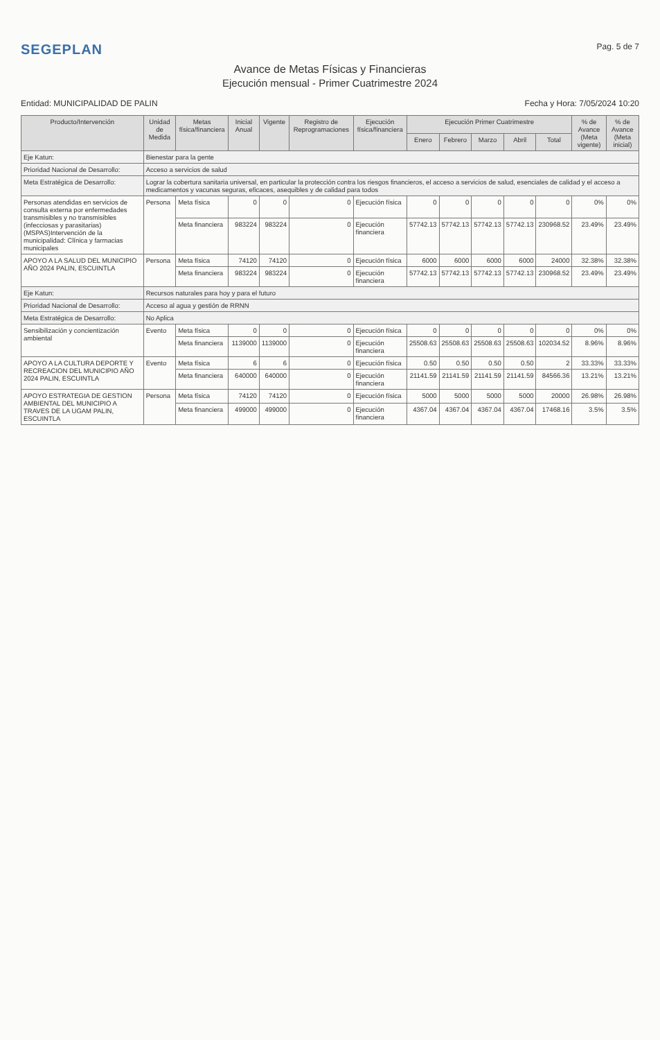SEGEPLAN
Pag. 5 de 7
Avance de Metas Físicas y Financieras
Ejecución mensual - Primer Cuatrimestre 2024
Entidad: MUNICIPALIDAD DE PALIN
Fecha y Hora: 7/05/2024 10:20
| Producto/Intervención | Unidad de Medida | Metas física/financiera | Inicial Anual | Vigente | Registro de Reprogramaciones | Ejecución física/financiera | Ejecución Primer Cuatrimestre | | | | | % de Avance (Meta vigente) | % de Avance (Meta inicial) |
| --- | --- | --- | --- | --- | --- | --- | --- | --- | --- | --- | --- | --- | --- |
| | | | | | | | Enero | Febrero | Marzo | Abril | Total | | |
| Eje Katun: | Bienestar para la gente | | | | | | | | | | | | |
| Prioridad Nacional de Desarrollo: | Acceso a servicios de salud | | | | | | | | | | | | |
| Meta Estratégica de Desarrollo: | Lograr la cobertura sanitaria universal, en particular la protección contra los riesgos financieros, el acceso a servicios de salud, esenciales de calidad y el acceso a medicamentos y vacunas seguras, eficaces, asequibles y de calidad para todos | | | | | | | | | | | | |
| Personas atendidas en servicios de consulta externa por enfermedades transmisibles y no transmisibles (infecciosas y parasitarias) (MSPAS)Intervención de la municipalidad: Clínica y farmacias municipales | Persona | Meta física | 0 | 0 | 0 | Ejecución física | 0 | 0 | 0 | 0 | 0 | 0% | 0% |
| | | Meta financiera | 983224 | 983224 | 0 | Ejecución financiera | 57742.13 | 57742.13 | 57742.13 | 57742.13 | 230968.52 | 23.49% | 23.49% |
| APOYO A LA SALUD DEL MUNICIPIO AÑO 2024 PALIN, ESCUINTLA | Persona | Meta física | 74120 | 74120 | 0 | Ejecución física | 6000 | 6000 | 6000 | 6000 | 24000 | 32.38% | 32.38% |
| | | Meta financiera | 983224 | 983224 | 0 | Ejecución financiera | 57742.13 | 57742.13 | 57742.13 | 57742.13 | 230968.52 | 23.49% | 23.49% |
| Eje Katun: | Recursos naturales para hoy y para el futuro | | | | | | | | | | | | |
| Prioridad Nacional de Desarrollo: | Acceso al agua y gestión de RRNN | | | | | | | | | | | | |
| Meta Estratégica de Desarrollo: | No Aplica | | | | | | | | | | | | |
| Sensibilización y concientización ambiental | Evento | Meta física | 0 | 0 | 0 | Ejecución física | 0 | 0 | 0 | 0 | 0 | 0% | 0% |
| | | Meta financiera | 1139000 | 1139000 | 0 | Ejecución financiera | 25508.63 | 25508.63 | 25508.63 | 25508.63 | 102034.52 | 8.96% | 8.96% |
| APOYO A LA CULTURA DEPORTE Y RECREACION DEL MUNICIPIO AÑO 2024 PALIN, ESCUINTLA | Evento | Meta física | 6 | 6 | 0 | Ejecución física | 0.50 | 0.50 | 0.50 | 0.50 | 2 | 33.33% | 33.33% |
| | | Meta financiera | 640000 | 640000 | 0 | Ejecución financiera | 21141.59 | 21141.59 | 21141.59 | 21141.59 | 84566.36 | 13.21% | 13.21% |
| APOYO ESTRATEGIA DE GESTION AMBIENTAL DEL MUNICIPIO A TRAVES DE LA UGAM PALIN, ESCUINTLA | Persona | Meta física | 74120 | 74120 | 0 | Ejecución física | 5000 | 5000 | 5000 | 5000 | 20000 | 26.98% | 26.98% |
| | | Meta financiera | 499000 | 499000 | 0 | Ejecución financiera | 4367.04 | 4367.04 | 4367.04 | 4367.04 | 17468.16 | 3.5% | 3.5% |